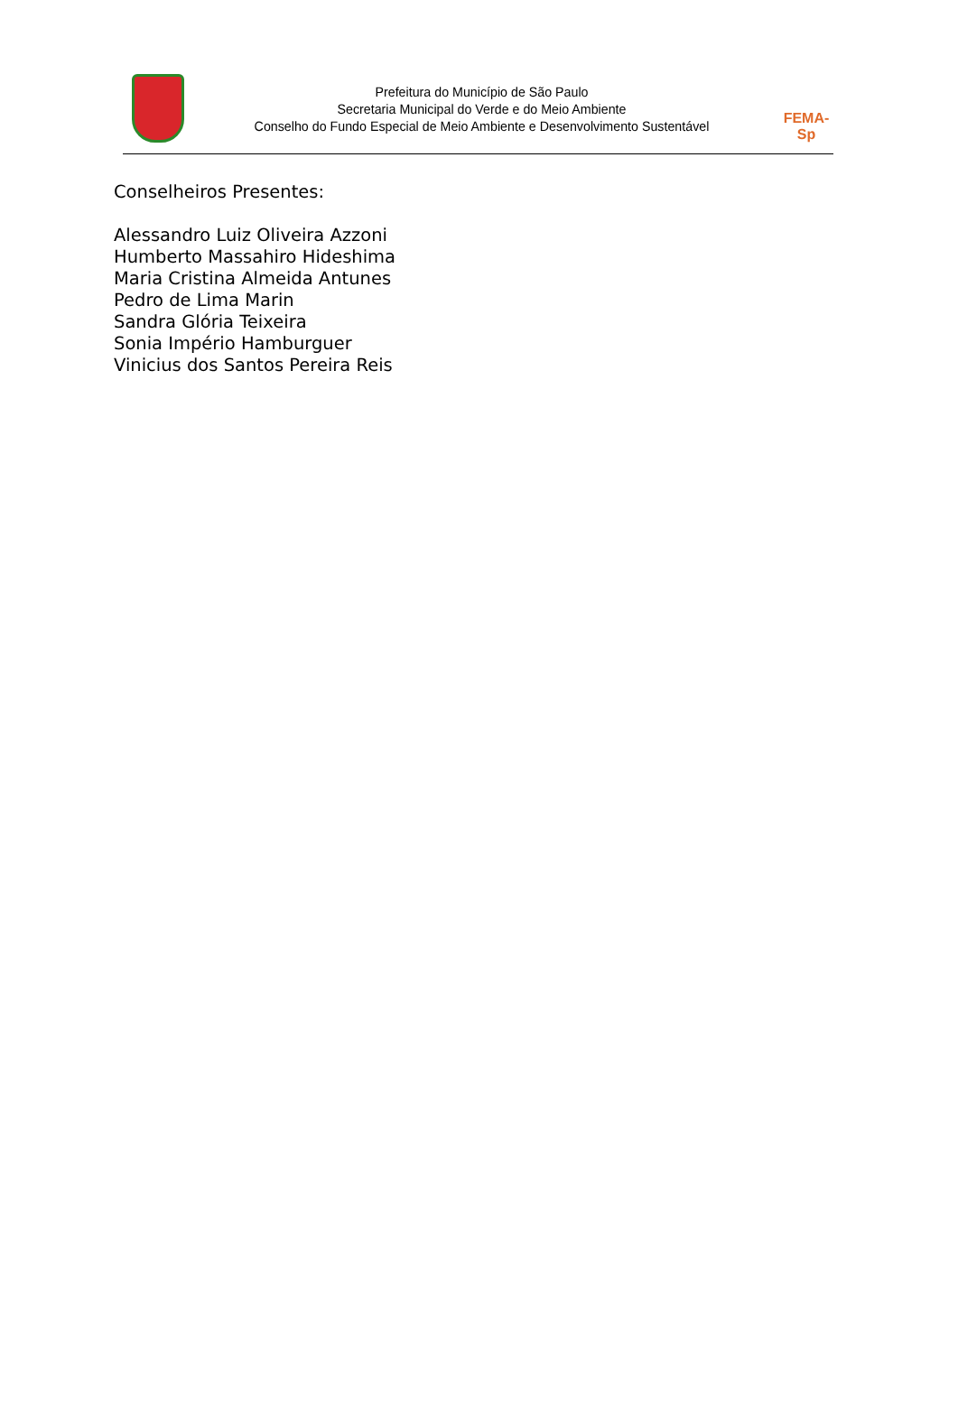Prefeitura do Município de São Paulo
Secretaria Municipal do Verde e do Meio Ambiente
Conselho do Fundo Especial de Meio Ambiente e Desenvolvimento Sustentável
FEMA-Sp
Conselheiros Presentes:
Alessandro Luiz Oliveira Azzoni
Humberto Massahiro Hideshima
Maria Cristina Almeida Antunes
Pedro de Lima Marin
Sandra Glória Teixeira
Sonia Império Hamburguer
Vinicius dos Santos Pereira Reis